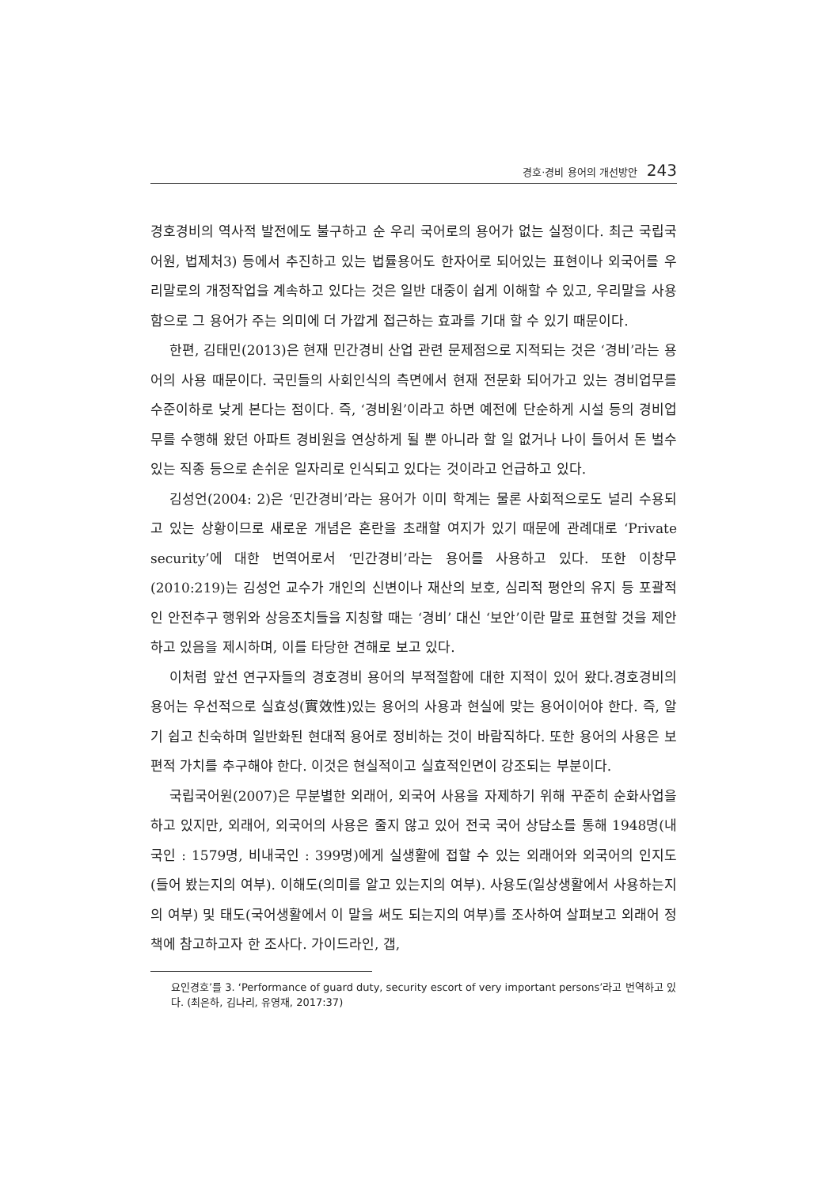경호·경비 용어의 개선방안 243
경호경비의 역사적 발전에도 불구하고 순 우리 국어로의 용어가 없는 실정이다. 최근 국립국어원, 법제처3) 등에서 추진하고 있는 법률용어도 한자어로 되어있는 표현이나 외국어를 우리말로의 개정작업을 계속하고 있다는 것은 일반 대중이 쉽게 이해할 수 있고, 우리말을 사용함으로 그 용어가 주는 의미에 더 가깝게 접근하는 효과를 기대 할 수 있기 때문이다.
한편, 김태민(2013)은 현재 민간경비 산업 관련 문제점으로 지적되는 것은 ‘경비’라는 용어의 사용 때문이다. 국민들의 사회인식의 측면에서 현재 전문화 되어가고 있는 경비업무를 수준이하로 낮게 본다는 점이다. 즉, ‘경비원’이라고 하면 예전에 단순하게 시설 등의 경비업무를 수행해 왔던 아파트 경비원을 연상하게 될 뿐 아니라 할 일 없거나 나이 들어서 돈 벌수 있는 직종 등으로 손쉬운 일자리로 인식되고 있다는 것이라고 언급하고 있다.
김성언(2004: 2)은 ‘민간경비’라는 용어가 이미 학계는 물론 사회적으로도 널리 수용되고 있는 상황이므로 새로운 개념은 혼란을 초래할 여지가 있기 때문에 관례대로 ‘Private security’에 대한 번역어로서 ‘민간경비’라는 용어를 사용하고 있다. 또한 이창무(2010:219)는 김성언 교수가 개인의 신변이나 재산의 보호, 심리적 평안의 유지 등 포괄적인 안전추구 행위와 상응조치들을 지칭할 때는 ‘경비’ 대신 ‘보안’이란 말로 표현할 것을 제안하고 있음을 제시하며, 이를 타당한 견해로 보고 있다.
이처럼 앞선 연구자들의 경호경비 용어의 부적절함에 대한 지적이 있어 왔다.경호경비의 용어는 우선적으로 실효성(實效性)있는 용어의 사용과 현실에 맞는 용어이어야 한다. 즉, 알기 쉽고 친숙하며 일반화된 현대적 용어로 정비하는 것이 바람직하다. 또한 용어의 사용은 보편적 가치를 추구해야 한다. 이것은 현실적이고 실효적인면이 강조되는 부분이다.
국립국어원(2007)은 무분별한 외래어, 외국어 사용을 자제하기 위해 꾸준히 순화사업을 하고 있지만, 외래어, 외국어의 사용은 줄지 않고 있어 전국 국어 상담소를 통해 1948명(내국인 : 1579명, 비내국인 : 399명)에게 실생활에 접할 수 있는 외래어와 외국어의 인지도(들어 봤는지의 여부). 이해도(의미를 알고 있는지의 여부). 사용도(일상생활에서 사용하는지의 여부) 및 태도(국어생활에서 이 말을 써도 되는지의 여부)를 조사하여 살펴보고 외래어 정책에 참고하고자 한 조사다. 가이드라인, 갭,
요인경호’를 3. ‘Performance of guard duty, security escort of very important persons’라고 번역하고 있다. (최은하, 김나리, 유영재, 2017:37)